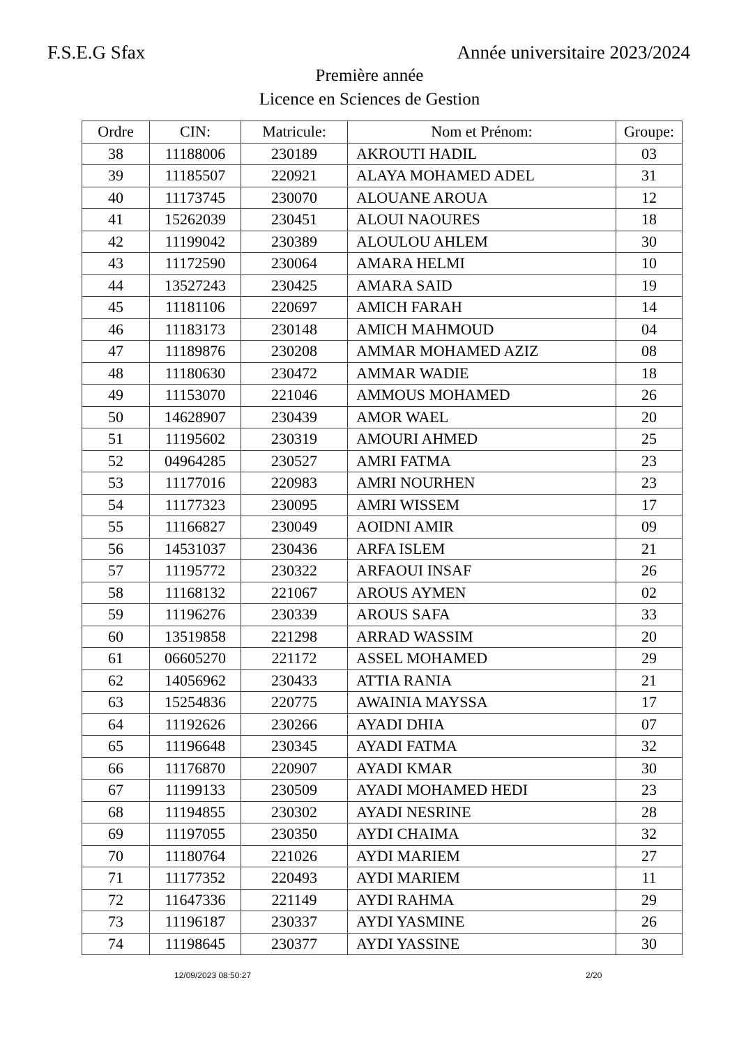F.S.E.G Sfax Année universitaire 2023/2024
Première année
Licence en Sciences de Gestion
| Ordre | CIN: | Matricule: | Nom et Prénom: | Groupe: |
| --- | --- | --- | --- | --- |
| 38 | 11188006 | 230189 | AKROUTI HADIL | 03 |
| 39 | 11185507 | 220921 | ALAYA MOHAMED ADEL | 31 |
| 40 | 11173745 | 230070 | ALOUANE AROUA | 12 |
| 41 | 15262039 | 230451 | ALOUI NAOURES | 18 |
| 42 | 11199042 | 230389 | ALOULOU AHLEM | 30 |
| 43 | 11172590 | 230064 | AMARA HELMI | 10 |
| 44 | 13527243 | 230425 | AMARA SAID | 19 |
| 45 | 11181106 | 220697 | AMICH FARAH | 14 |
| 46 | 11183173 | 230148 | AMICH MAHMOUD | 04 |
| 47 | 11189876 | 230208 | AMMAR MOHAMED AZIZ | 08 |
| 48 | 11180630 | 230472 | AMMAR WADIE | 18 |
| 49 | 11153070 | 221046 | AMMOUS MOHAMED | 26 |
| 50 | 14628907 | 230439 | AMOR WAEL | 20 |
| 51 | 11195602 | 230319 | AMOURI AHMED | 25 |
| 52 | 04964285 | 230527 | AMRI FATMA | 23 |
| 53 | 11177016 | 220983 | AMRI NOURHEN | 23 |
| 54 | 11177323 | 230095 | AMRI WISSEM | 17 |
| 55 | 11166827 | 230049 | AOIDNI AMIR | 09 |
| 56 | 14531037 | 230436 | ARFA ISLEM | 21 |
| 57 | 11195772 | 230322 | ARFAOUI INSAF | 26 |
| 58 | 11168132 | 221067 | AROUS AYMEN | 02 |
| 59 | 11196276 | 230339 | AROUS SAFA | 33 |
| 60 | 13519858 | 221298 | ARRAD WASSIM | 20 |
| 61 | 06605270 | 221172 | ASSEL MOHAMED | 29 |
| 62 | 14056962 | 230433 | ATTIA RANIA | 21 |
| 63 | 15254836 | 220775 | AWAINIA MAYSSA | 17 |
| 64 | 11192626 | 230266 | AYADI DHIA | 07 |
| 65 | 11196648 | 230345 | AYADI FATMA | 32 |
| 66 | 11176870 | 220907 | AYADI KMAR | 30 |
| 67 | 11199133 | 230509 | AYADI MOHAMED HEDI | 23 |
| 68 | 11194855 | 230302 | AYADI NESRINE | 28 |
| 69 | 11197055 | 230350 | AYDI CHAIMA | 32 |
| 70 | 11180764 | 221026 | AYDI MARIEM | 27 |
| 71 | 11177352 | 220493 | AYDI MARIEM | 11 |
| 72 | 11647336 | 221149 | AYDI RAHMA | 29 |
| 73 | 11196187 | 230337 | AYDI YASMINE | 26 |
| 74 | 11198645 | 230377 | AYDI YASSINE | 30 |
12/09/2023 08:50:27 2/20